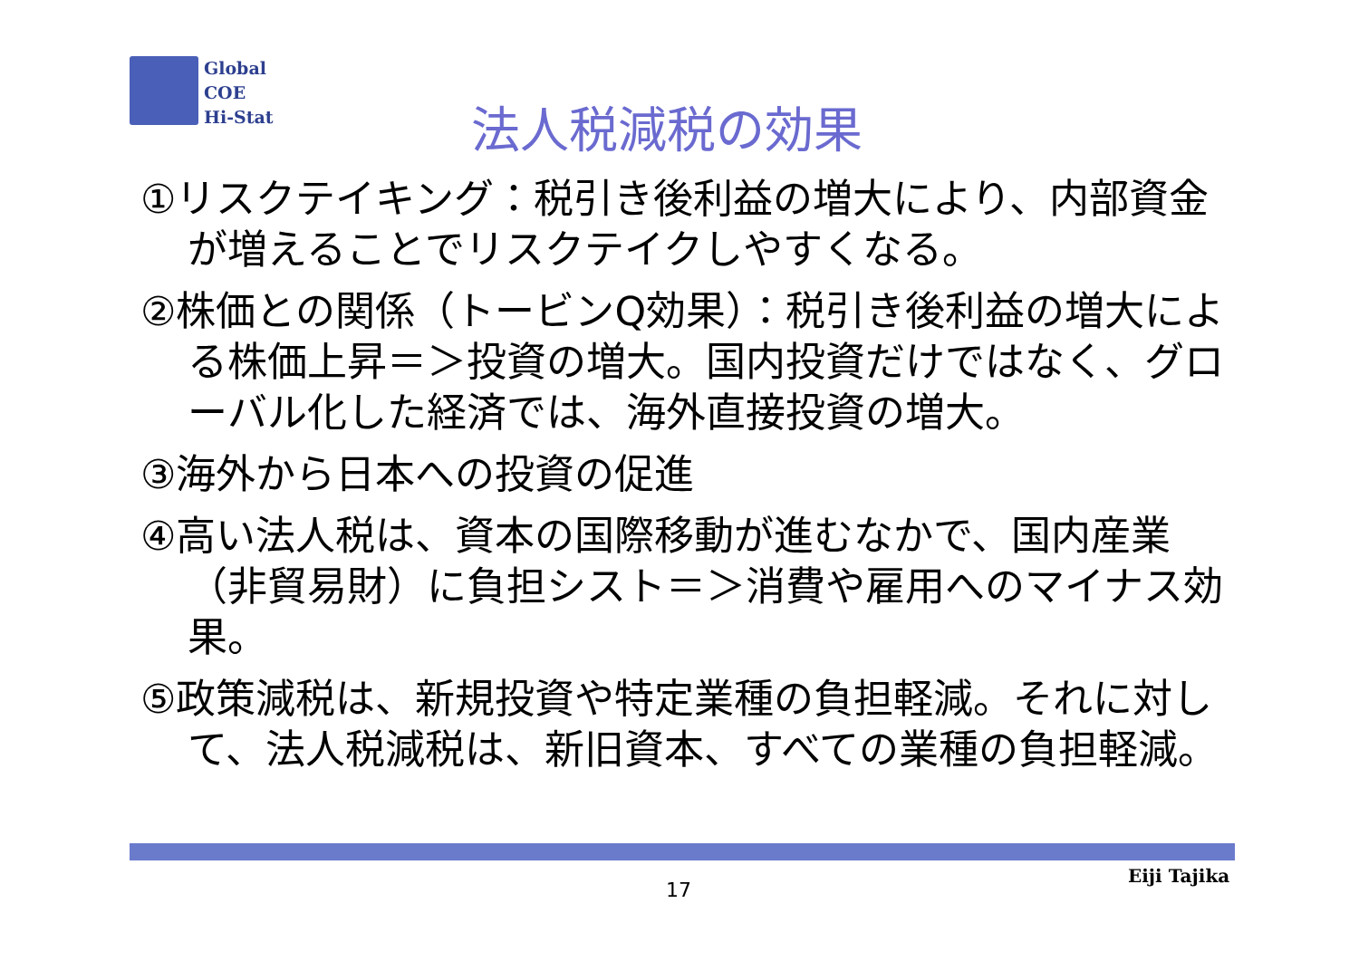Global
COE
Hi-Stat
法人税減税の効果
①リスクテイキング：税引き後利益の増大により、内部資金が増えることでリスクテイクしやすくなる。
②株価との関係（トービンQ効果）：税引き後利益の増大による株価上昇＝＞投資の増大。国内投資だけではなく、グローバル化した経済では、海外直接投資の増大。
③海外から日本への投資の促進
④高い法人税は、資本の国際移動が進むなかで、国内産業（非貿易財）に負担シスト＝＞消費や雇用へのマイナス効果。
⑤政策減税は、新規投資や特定業種の負担軽減。それに対して、法人税減税は、新旧資本、すべての業種の負担軽減。
17
Eiji Tajika